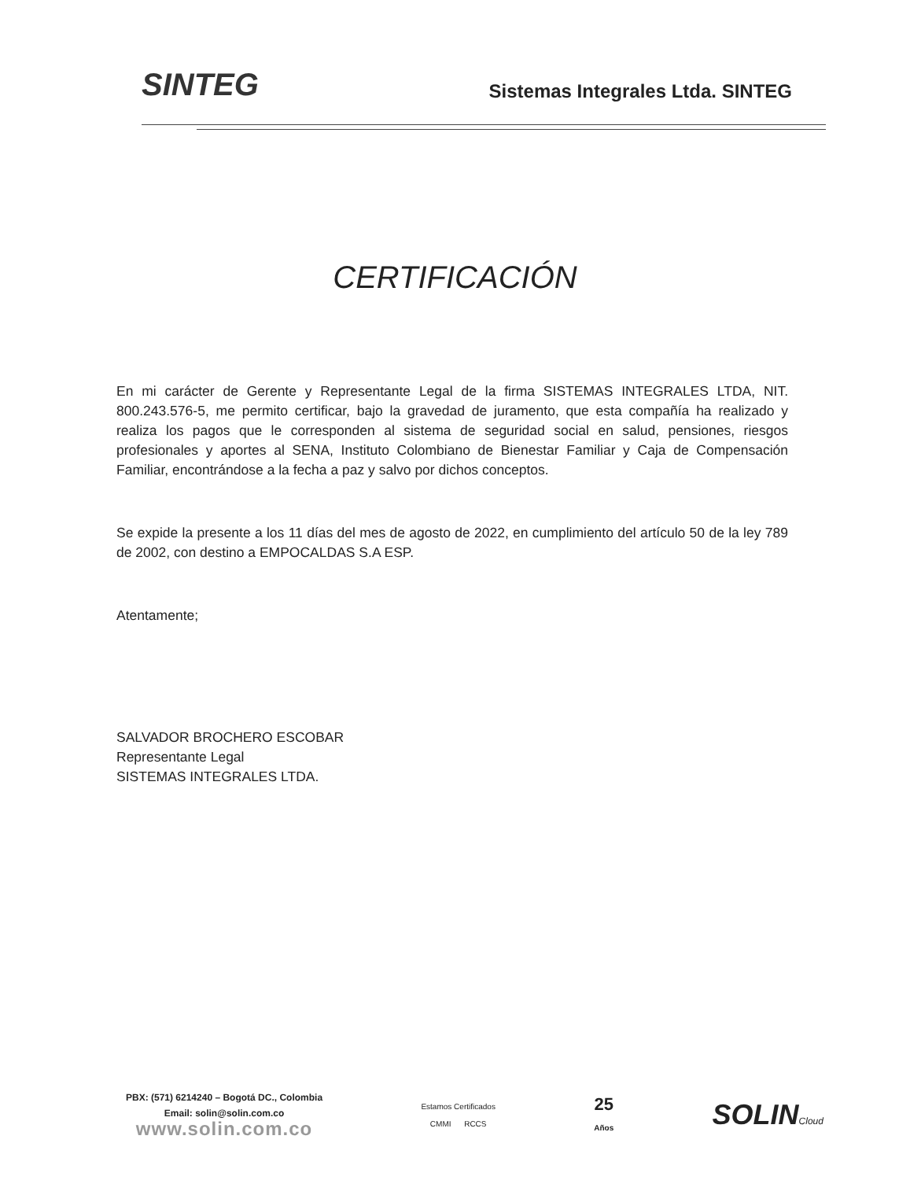SINTEG
Sistemas Integrales Ltda. SINTEG
CERTIFICACIÓN
En mi carácter de Gerente y Representante Legal de la firma SISTEMAS INTEGRALES LTDA, NIT. 800.243.576-5, me permito certificar, bajo la gravedad de juramento, que esta compañía ha realizado y realiza los pagos que le corresponden al sistema de seguridad social en salud, pensiones, riesgos profesionales y aportes al SENA, Instituto Colombiano de Bienestar Familiar y Caja de Compensación Familiar, encontrándose a la fecha a paz y salvo por dichos conceptos.
Se expide la presente a los 11 días del mes de agosto de 2022, en cumplimiento del artículo 50 de la ley 789 de 2002, con destino a EMPOCALDAS S.A ESP.
Atentamente;
SALVADOR BROCHERO ESCOBAR
Representante Legal
SISTEMAS INTEGRALES LTDA.
PBX: (571) 6214240 – Bogotá DC., Colombia
Email: solin@solin.com.co
www.solin.com.co
Estamos Certificados
CMMI RCCS
25
Años
SOLINCloud